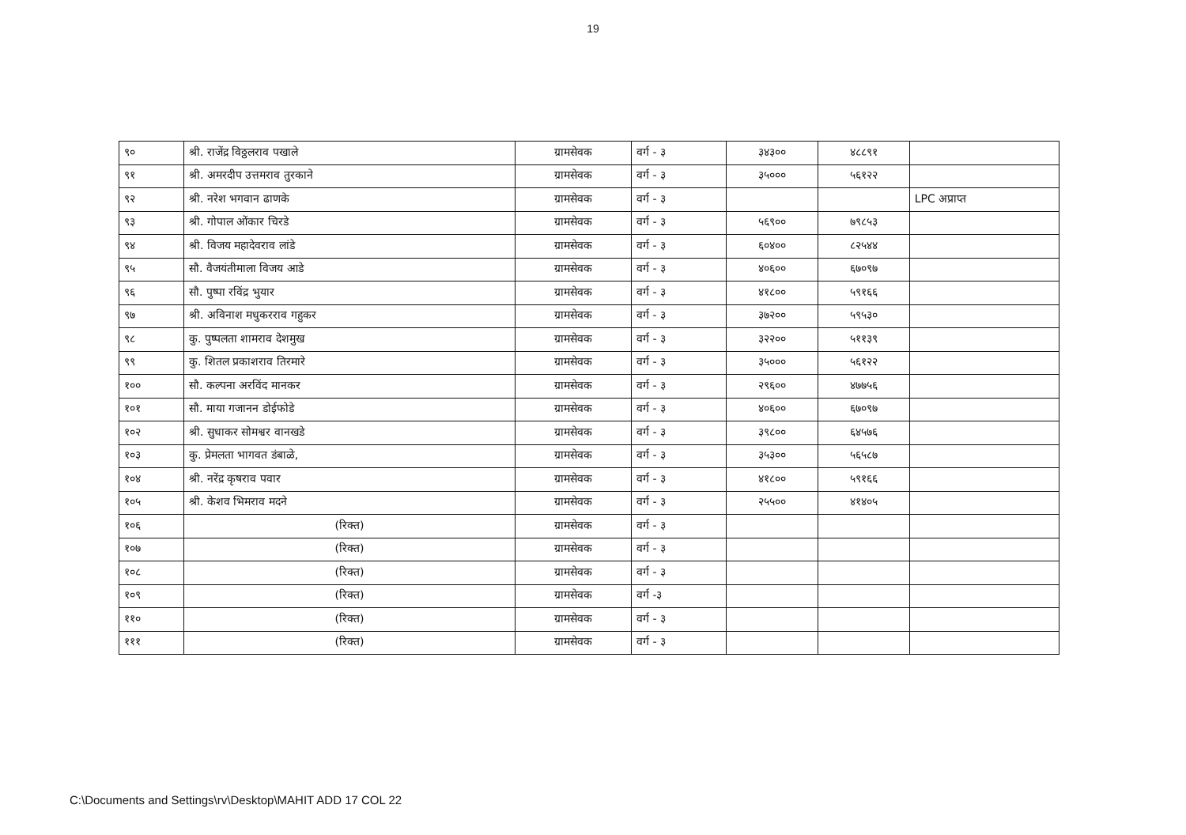19
| ९० | श्री. राजेंद्र विठ्ठलराव पखाले | ग्रामसेवक | वर्ग - ३ | ३४३०० | ४८८९१ | |
| ९१ | श्री. अमरदीप उत्तमराव तुरकाने | ग्रामसेवक | वर्ग - ३ | ३५००० | ५६१२२ | |
| ९२ | श्री. नरेश भगवान ढाणके | ग्रामसेवक | वर्ग - ३ | | | LPC अप्राप्त |
| ९३ | श्री. गोपाल ओंकार चिरडे | ग्रामसेवक | वर्ग - ३ | ५६९०० | ७९८५३ | |
| ९४ | श्री. विजय महादेवराव लांडे | ग्रामसेवक | वर्ग - ३ | ६०४०० | ८२५४४ | |
| ९५ | सौ. वैजयंतीमाला विजय आडे | ग्रामसेवक | वर्ग - ३ | ४०६०० | ६७०९७ | |
| ९६ | सौ. पुष्पा रविंद्र भुयार | ग्रामसेवक | वर्ग - ३ | ४१८०० | ५९१६६ | |
| ९७ | श्री. अविनाश मधुकरराव गहुकर | ग्रामसेवक | वर्ग - ३ | ३७२०० | ५९५३० | |
| ९८ | कु. पुष्पलता शामराव देशमुख | ग्रामसेवक | वर्ग - ३ | ३२२०० | ५११३९ | |
| ९९ | कु. शितल प्रकाशराव तिरमारे | ग्रामसेवक | वर्ग - ३ | ३५००० | ५६१२२ | |
| १०० | सौ. कल्पना अरविंद मानकर | ग्रामसेवक | वर्ग - ३ | २९६०० | ४७७५६ | |
| १०१ | सौ. माया गजानन डोईफोडे | ग्रामसेवक | वर्ग - ३ | ४०६०० | ६७०९७ | |
| १०२ | श्री. सुधाकर सोमश्वर वानखडे | ग्रामसेवक | वर्ग - ३ | ३९८०० | ६४५७६ | |
| १०३ | कु. प्रेमलता भागवत डंबाळे, | ग्रामसेवक | वर्ग - ३ | ३५३०० | ५६५८७ | |
| १०४ | श्री. नरेंद्र कृषराव पवार | ग्रामसेवक | वर्ग - ३ | ४१८०० | ५९१६६ | |
| १०५ | श्री. केशव भिमराव मदने | ग्रामसेवक | वर्ग - ३ | २५५०० | ४१४०५ | |
| १०६ | (रिक्त) | ग्रामसेवक | वर्ग - ३ | | | |
| १०७ | (रिक्त) | ग्रामसेवक | वर्ग - ३ | | | |
| १०८ | (रिक्त) | ग्रामसेवक | वर्ग - ३ | | | |
| १०९ | (रिक्त) | ग्रामसेवक | वर्ग -३ | | | |
| ११० | (रिक्त) | ग्रामसेवक | वर्ग - ३ | | | |
| १११ | (रिक्त) | ग्रामसेवक | वर्ग - ३ | | | |
C:\Documents and Settings\rv\Desktop\MAHIT ADD 17 COL 22